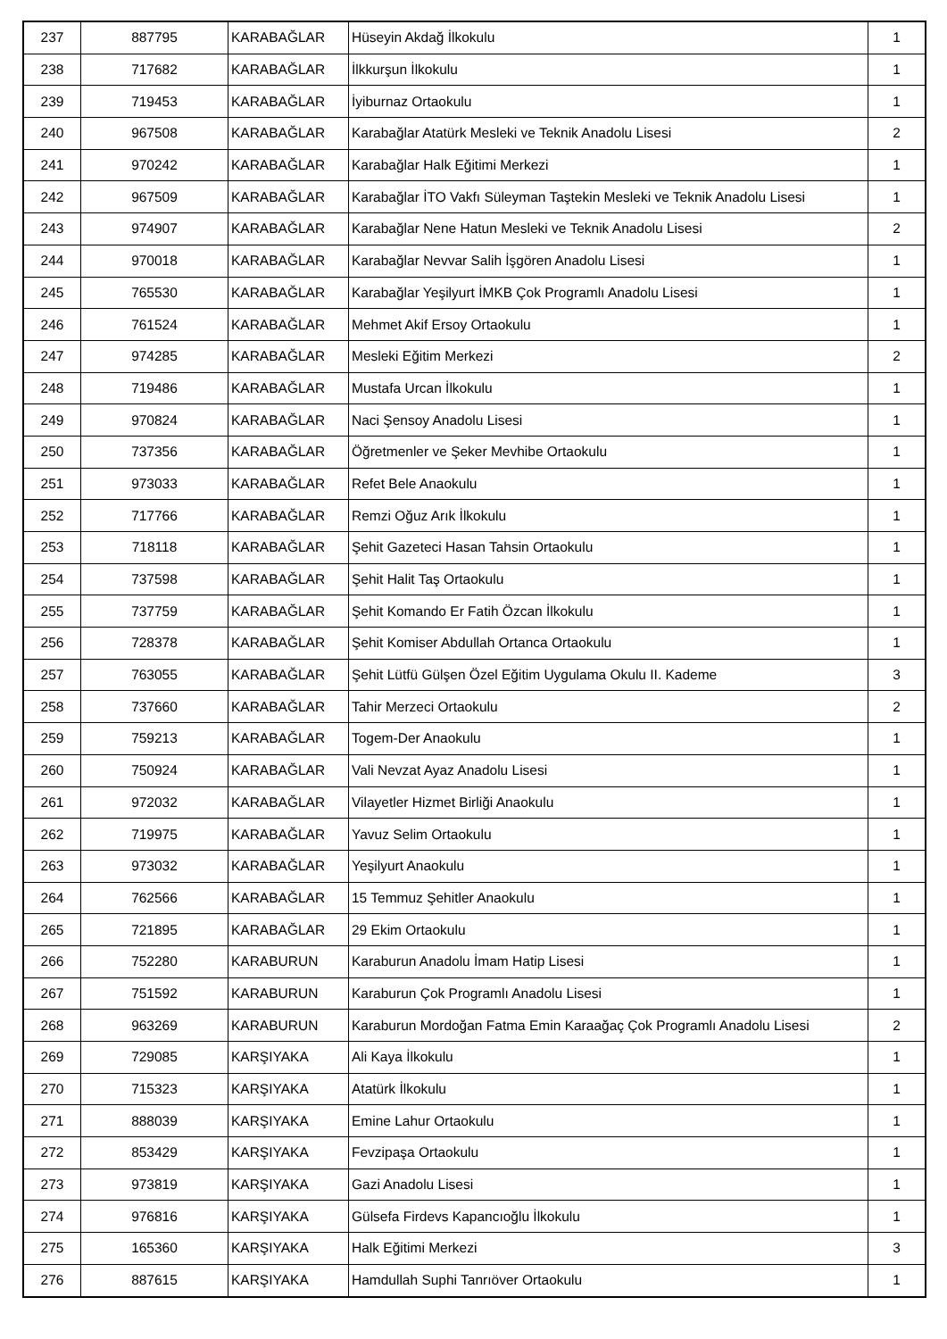| 237 | 887795 | KARABAĞLAR | Hüseyin Akdağ İlkokulu | 1 |
| 238 | 717682 | KARABAĞLAR | İlkkurşun İlkokulu | 1 |
| 239 | 719453 | KARABAĞLAR | İyiburnaz Ortaokulu | 1 |
| 240 | 967508 | KARABAĞLAR | Karabağlar Atatürk Mesleki ve Teknik Anadolu Lisesi | 2 |
| 241 | 970242 | KARABAĞLAR | Karabağlar Halk Eğitimi Merkezi | 1 |
| 242 | 967509 | KARABAĞLAR | Karabağlar İTO Vakfı Süleyman Taştekin Mesleki ve Teknik Anadolu Lisesi | 1 |
| 243 | 974907 | KARABAĞLAR | Karabağlar Nene Hatun Mesleki ve Teknik Anadolu Lisesi | 2 |
| 244 | 970018 | KARABAĞLAR | Karabağlar Nevvar Salih İşgören Anadolu Lisesi | 1 |
| 245 | 765530 | KARABAĞLAR | Karabağlar Yeşilyurt İMKB Çok Programlı Anadolu Lisesi | 1 |
| 246 | 761524 | KARABAĞLAR | Mehmet Akif Ersoy Ortaokulu | 1 |
| 247 | 974285 | KARABAĞLAR | Mesleki Eğitim Merkezi | 2 |
| 248 | 719486 | KARABAĞLAR | Mustafa Urcan İlkokulu | 1 |
| 249 | 970824 | KARABAĞLAR | Naci Şensoy Anadolu Lisesi | 1 |
| 250 | 737356 | KARABAĞLAR | Öğretmenler ve Şeker Mevhibe Ortaokulu | 1 |
| 251 | 973033 | KARABAĞLAR | Refet Bele Anaokulu | 1 |
| 252 | 717766 | KARABAĞLAR | Remzi Oğuz Arık İlkokulu | 1 |
| 253 | 718118 | KARABAĞLAR | Şehit Gazeteci Hasan Tahsin Ortaokulu | 1 |
| 254 | 737598 | KARABAĞLAR | Şehit Halit Taş Ortaokulu | 1 |
| 255 | 737759 | KARABAĞLAR | Şehit Komando Er Fatih Özcan İlkokulu | 1 |
| 256 | 728378 | KARABAĞLAR | Şehit Komiser Abdullah Ortanca Ortaokulu | 1 |
| 257 | 763055 | KARABAĞLAR | Şehit Lütfü Gülşen Özel Eğitim Uygulama Okulu II. Kademe | 3 |
| 258 | 737660 | KARABAĞLAR | Tahir Merzeci Ortaokulu | 2 |
| 259 | 759213 | KARABAĞLAR | Togem-Der Anaokulu | 1 |
| 260 | 750924 | KARABAĞLAR | Vali Nevzat Ayaz Anadolu Lisesi | 1 |
| 261 | 972032 | KARABAĞLAR | Vilayetler Hizmet Birliği Anaokulu | 1 |
| 262 | 719975 | KARABAĞLAR | Yavuz Selim Ortaokulu | 1 |
| 263 | 973032 | KARABAĞLAR | Yeşilyurt Anaokulu | 1 |
| 264 | 762566 | KARABAĞLAR | 15 Temmuz Şehitler Anaokulu | 1 |
| 265 | 721895 | KARABAĞLAR | 29 Ekim Ortaokulu | 1 |
| 266 | 752280 | KARABURUN | Karaburun Anadolu İmam Hatip Lisesi | 1 |
| 267 | 751592 | KARABURUN | Karaburun Çok Programlı Anadolu Lisesi | 1 |
| 268 | 963269 | KARABURUN | Karaburun Mordoğan Fatma Emin Karaağaç Çok Programlı Anadolu Lisesi | 2 |
| 269 | 729085 | KARŞIYAKA | Ali Kaya İlkokulu | 1 |
| 270 | 715323 | KARŞIYAKA | Atatürk İlkokulu | 1 |
| 271 | 888039 | KARŞIYAKA | Emine Lahur Ortaokulu | 1 |
| 272 | 853429 | KARŞIYAKA | Fevzipaşa Ortaokulu | 1 |
| 273 | 973819 | KARŞIYAKA | Gazi Anadolu Lisesi | 1 |
| 274 | 976816 | KARŞIYAKA | Gülsefa Firdevs Kapancıoğlu İlkokulu | 1 |
| 275 | 165360 | KARŞIYAKA | Halk Eğitimi Merkezi | 3 |
| 276 | 887615 | KARŞIYAKA | Hamdullah Suphi Tanrıöver Ortaokulu | 1 |